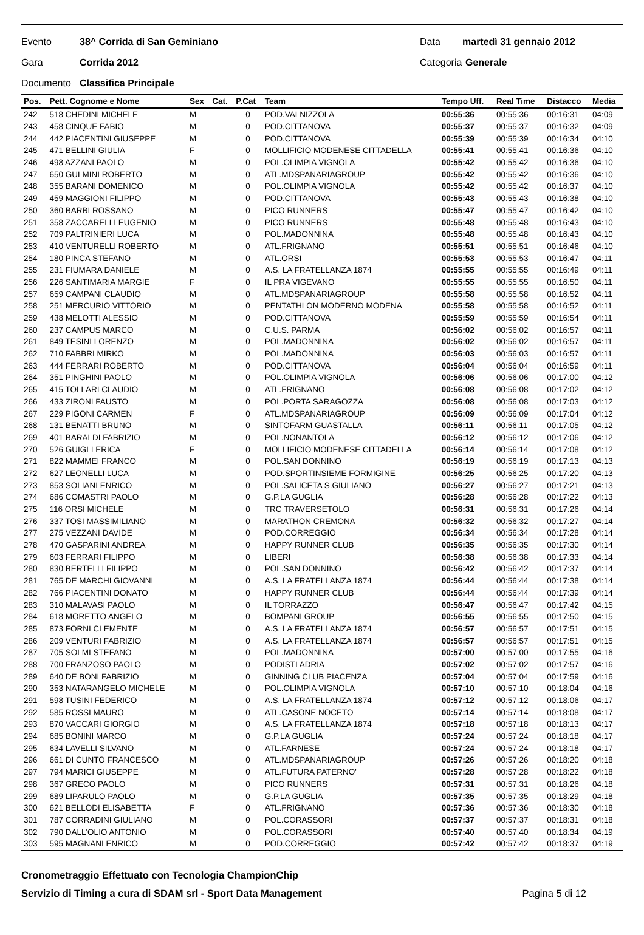Evento 38^ Corrida di San Geminiano Data martedì 31 gennaio 2012
Gara Corrida 2012 Categoria Generale
Documento Classifica Principale
| Pos. | Pett. Cognome e Nome | Sex | Cat. | P.Cat | Team | Tempo Uff. | Real Time | Distacco | Media |
| --- | --- | --- | --- | --- | --- | --- | --- | --- | --- |
| 242 | 518 CHEDINI MICHELE | M | | 0 | POD.VALNIZZOLA | 00:55:36 | 00:55:36 | 00:16:31 | 04:09 |
| 243 | 458 CINQUE FABIO | M | | 0 | POD.CITTANOVA | 00:55:37 | 00:55:37 | 00:16:32 | 04:09 |
| 244 | 442 PIACENTINI GIUSEPPE | M | | 0 | POD.CITTANOVA | 00:55:39 | 00:55:39 | 00:16:34 | 04:10 |
| 245 | 471 BELLINI GIULIA | F | | 0 | MOLLIFICIO MODENESE CITTADELLA | 00:55:41 | 00:55:41 | 00:16:36 | 04:10 |
| 246 | 498 AZZANI PAOLO | M | | 0 | POL.OLIMPIA VIGNOLA | 00:55:42 | 00:55:42 | 00:16:36 | 04:10 |
| 247 | 650 GULMINI ROBERTO | M | | 0 | ATL.MDSPANARIAGROUP | 00:55:42 | 00:55:42 | 00:16:36 | 04:10 |
| 248 | 355 BARANI DOMENICO | M | | 0 | POL.OLIMPIA VIGNOLA | 00:55:42 | 00:55:42 | 00:16:37 | 04:10 |
| 249 | 459 MAGGIONI FILIPPO | M | | 0 | POD.CITTANOVA | 00:55:43 | 00:55:43 | 00:16:38 | 04:10 |
| 250 | 360 BARBI ROSSANO | M | | 0 | PICO RUNNERS | 00:55:47 | 00:55:47 | 00:16:42 | 04:10 |
| 251 | 358 ZACCARELLI EUGENIO | M | | 0 | PICO RUNNERS | 00:55:48 | 00:55:48 | 00:16:43 | 04:10 |
| 252 | 709 PALTRINIERI LUCA | M | | 0 | POL.MADONNINA | 00:55:48 | 00:55:48 | 00:16:43 | 04:10 |
| 253 | 410 VENTURELLI ROBERTO | M | | 0 | ATL.FRIGNANO | 00:55:51 | 00:55:51 | 00:16:46 | 04:10 |
| 254 | 180 PINCA STEFANO | M | | 0 | ATL.ORSI | 00:55:53 | 00:55:53 | 00:16:47 | 04:11 |
| 255 | 231 FIUMARA DANIELE | M | | 0 | A.S. LA FRATELLANZA 1874 | 00:55:55 | 00:55:55 | 00:16:49 | 04:11 |
| 256 | 226 SANTIMARIA MARGIE | F | | 0 | IL PRA VIGEVANO | 00:55:55 | 00:55:55 | 00:16:50 | 04:11 |
| 257 | 659 CAMPANI CLAUDIO | M | | 0 | ATL.MDSPANARIAGROUP | 00:55:58 | 00:55:58 | 00:16:52 | 04:11 |
| 258 | 251 MERCURIO VITTORIO | M | | 0 | PENTATHLON MODERNO MODENA | 00:55:58 | 00:55:58 | 00:16:52 | 04:11 |
| 259 | 438 MELOTTI ALESSIO | M | | 0 | POD.CITTANOVA | 00:55:59 | 00:55:59 | 00:16:54 | 04:11 |
| 260 | 237 CAMPUS MARCO | M | | 0 | C.U.S. PARMA | 00:56:02 | 00:56:02 | 00:16:57 | 04:11 |
| 261 | 849 TESINI LORENZO | M | | 0 | POL.MADONNINA | 00:56:02 | 00:56:02 | 00:16:57 | 04:11 |
| 262 | 710 FABBRI MIRKO | M | | 0 | POL.MADONNINA | 00:56:03 | 00:56:03 | 00:16:57 | 04:11 |
| 263 | 444 FERRARI ROBERTO | M | | 0 | POD.CITTANOVA | 00:56:04 | 00:56:04 | 00:16:59 | 04:11 |
| 264 | 351 PINGHINI PAOLO | M | | 0 | POL.OLIMPIA VIGNOLA | 00:56:06 | 00:56:06 | 00:17:00 | 04:12 |
| 265 | 415 TOLLARI CLAUDIO | M | | 0 | ATL.FRIGNANO | 00:56:08 | 00:56:08 | 00:17:02 | 04:12 |
| 266 | 433 ZIRONI FAUSTO | M | | 0 | POL.PORTA SARAGOZZA | 00:56:08 | 00:56:08 | 00:17:03 | 04:12 |
| 267 | 229 PIGONI CARMEN | F | | 0 | ATL.MDSPANARIAGROUP | 00:56:09 | 00:56:09 | 00:17:04 | 04:12 |
| 268 | 131 BENATTI BRUNO | M | | 0 | SINTOFARM GUASTALLA | 00:56:11 | 00:56:11 | 00:17:05 | 04:12 |
| 269 | 401 BARALDI FABRIZIO | M | | 0 | POL.NONANTOLA | 00:56:12 | 00:56:12 | 00:17:06 | 04:12 |
| 270 | 526 GUIGLI ERICA | F | | 0 | MOLLIFICIO MODENESE CITTADELLA | 00:56:14 | 00:56:14 | 00:17:08 | 04:12 |
| 271 | 822 MAMMEI FRANCO | M | | 0 | POL.SAN DONNINO | 00:56:19 | 00:56:19 | 00:17:13 | 04:13 |
| 272 | 627 LEONELLI LUCA | M | | 0 | POD.SPORTINSIEME FORMIGINE | 00:56:25 | 00:56:25 | 00:17:20 | 04:13 |
| 273 | 853 SOLIANI ENRICO | M | | 0 | POL.SALICETA S.GIULIANO | 00:56:27 | 00:56:27 | 00:17:21 | 04:13 |
| 274 | 686 COMASTRI PAOLO | M | | 0 | G.P.LA GUGLIA | 00:56:28 | 00:56:28 | 00:17:22 | 04:13 |
| 275 | 116 ORSI MICHELE | M | | 0 | TRC TRAVERSETOLO | 00:56:31 | 00:56:31 | 00:17:26 | 04:14 |
| 276 | 337 TOSI MASSIMILIANO | M | | 0 | MARATHON CREMONA | 00:56:32 | 00:56:32 | 00:17:27 | 04:14 |
| 277 | 275 VEZZANI DAVIDE | M | | 0 | POD.CORREGGIO | 00:56:34 | 00:56:34 | 00:17:28 | 04:14 |
| 278 | 470 GASPARINI ANDREA | M | | 0 | HAPPY RUNNER CLUB | 00:56:35 | 00:56:35 | 00:17:30 | 04:14 |
| 279 | 603 FERRARI FILIPPO | M | | 0 | LIBERI | 00:56:38 | 00:56:38 | 00:17:33 | 04:14 |
| 280 | 830 BERTELLI FILIPPO | M | | 0 | POL.SAN DONNINO | 00:56:42 | 00:56:42 | 00:17:37 | 04:14 |
| 281 | 765 DE MARCHI GIOVANNI | M | | 0 | A.S. LA FRATELLANZA 1874 | 00:56:44 | 00:56:44 | 00:17:38 | 04:14 |
| 282 | 766 PIACENTINI DONATO | M | | 0 | HAPPY RUNNER CLUB | 00:56:44 | 00:56:44 | 00:17:39 | 04:14 |
| 283 | 310 MALAVASI PAOLO | M | | 0 | IL TORRAZZO | 00:56:47 | 00:56:47 | 00:17:42 | 04:15 |
| 284 | 618 MORETTO ANGELO | M | | 0 | BOMPANI GROUP | 00:56:55 | 00:56:55 | 00:17:50 | 04:15 |
| 285 | 873 FORNI CLEMENTE | M | | 0 | A.S. LA FRATELLANZA 1874 | 00:56:57 | 00:56:57 | 00:17:51 | 04:15 |
| 286 | 209 VENTURI FABRIZIO | M | | 0 | A.S. LA FRATELLANZA 1874 | 00:56:57 | 00:56:57 | 00:17:51 | 04:15 |
| 287 | 705 SOLMI STEFANO | M | | 0 | POL.MADONNINA | 00:57:00 | 00:57:00 | 00:17:55 | 04:16 |
| 288 | 700 FRANZOSO PAOLO | M | | 0 | PODISTI ADRIA | 00:57:02 | 00:57:02 | 00:17:57 | 04:16 |
| 289 | 640 DE BONI FABRIZIO | M | | 0 | GINNING CLUB PIACENZA | 00:57:04 | 00:57:04 | 00:17:59 | 04:16 |
| 290 | 353 NATARANGELO MICHELE | M | | 0 | POL.OLIMPIA VIGNOLA | 00:57:10 | 00:57:10 | 00:18:04 | 04:16 |
| 291 | 598 TUSINI FEDERICO | M | | 0 | A.S. LA FRATELLANZA 1874 | 00:57:12 | 00:57:12 | 00:18:06 | 04:17 |
| 292 | 585 ROSSI MAURO | M | | 0 | ATL.CASONE NOCETO | 00:57:14 | 00:57:14 | 00:18:08 | 04:17 |
| 293 | 870 VACCARI GIORGIO | M | | 0 | A.S. LA FRATELLANZA 1874 | 00:57:18 | 00:57:18 | 00:18:13 | 04:17 |
| 294 | 685 BONINI MARCO | M | | 0 | G.P.LA GUGLIA | 00:57:24 | 00:57:24 | 00:18:18 | 04:17 |
| 295 | 634 LAVELLI SILVANO | M | | 0 | ATL.FARNESE | 00:57:24 | 00:57:24 | 00:18:18 | 04:17 |
| 296 | 661 DI CUNTO FRANCESCO | M | | 0 | ATL.MDSPANARIAGROUP | 00:57:26 | 00:57:26 | 00:18:20 | 04:18 |
| 297 | 794 MARICI GIUSEPPE | M | | 0 | ATL.FUTURA PATERNO' | 00:57:28 | 00:57:28 | 00:18:22 | 04:18 |
| 298 | 367 GRECO PAOLO | M | | 0 | PICO RUNNERS | 00:57:31 | 00:57:31 | 00:18:26 | 04:18 |
| 299 | 689 LIPARULO PAOLO | M | | 0 | G.P.LA GUGLIA | 00:57:35 | 00:57:35 | 00:18:29 | 04:18 |
| 300 | 621 BELLODI ELISABETTA | F | | 0 | ATL.FRIGNANO | 00:57:36 | 00:57:36 | 00:18:30 | 04:18 |
| 301 | 787 CORRADINI GIULIANO | M | | 0 | POL.CORASSORI | 00:57:37 | 00:57:37 | 00:18:31 | 04:18 |
| 302 | 790 DALL'OLIO ANTONIO | M | | 0 | POL.CORASSORI | 00:57:40 | 00:57:40 | 00:18:34 | 04:19 |
| 303 | 595 MAGNANI ENRICO | M | | 0 | POD.CORREGGIO | 00:57:42 | 00:57:42 | 00:18:37 | 04:19 |
Cronometraggio Effettuato con Tecnologia ChampionChip
Servizio di Timing a cura di SDAM srl - Sport Data Management Pagina 5 di 12